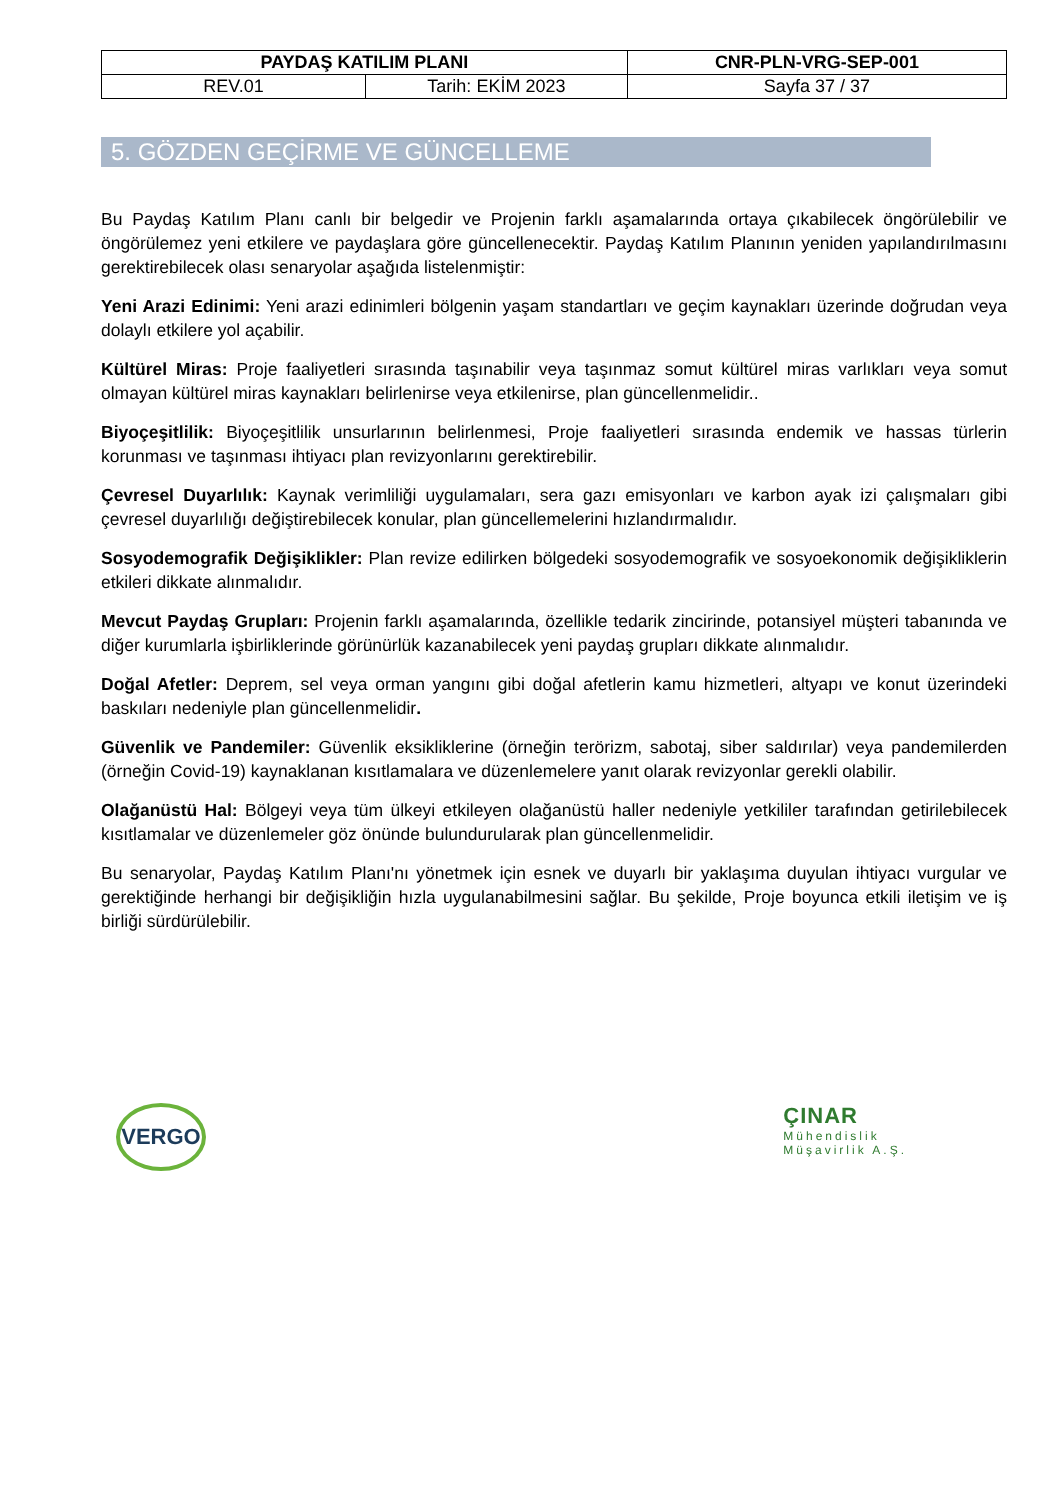| PAYDAŞ KATILIM PLANI | | CNR-PLN-VRG-SEP-001 |
| REV.01 | Tarih: EKİM 2023 | Sayfa 37 / 37 |
5. GÖZDEN GEÇİRME VE GÜNCELLEME
Bu Paydaş Katılım Planı canlı bir belgedir ve Projenin farklı aşamalarında ortaya çıkabilecek öngörülebilir ve öngörülemez yeni etkilere ve paydaşlara göre güncellenecektir. Paydaş Katılım Planının yeniden yapılandırılmasını gerektirebilecek olası senaryolar aşağıda listelenmiştir:
Yeni Arazi Edinimi: Yeni arazi edinimleri bölgenin yaşam standartları ve geçim kaynakları üzerinde doğrudan veya dolaylı etkilere yol açabilir.
Kültürel Miras: Proje faaliyetleri sırasında taşınabilir veya taşınmaz somut kültürel miras varlıkları veya somut olmayan kültürel miras kaynakları belirlenirse veya etkilenirse, plan güncellenmelidir..
Biyoçeşitlilik: Biyoçeşitlilik unsurlarının belirlenmesi, Proje faaliyetleri sırasında endemik ve hassas türlerin korunması ve taşınması ihtiyacı plan revizyonlarını gerektirebilir.
Çevresel Duyarlılık: Kaynak verimliliği uygulamaları, sera gazı emisyonları ve karbon ayak izi çalışmaları gibi çevresel duyarlılığı değiştirebilecek konular, plan güncellemelerini hızlandırmalıdır.
Sosyodemografik Değişiklikler: Plan revize edilirken bölgedeki sosyodemografik ve sosyoekonomik değişikliklerin etkileri dikkate alınmalıdır.
Mevcut Paydaş Grupları: Projenin farklı aşamalarında, özellikle tedarik zincirinde, potansiyel müşteri tabanında ve diğer kurumlarla işbirliklerinde görünürlük kazanabilecek yeni paydaş grupları dikkate alınmalıdır.
Doğal Afetler: Deprem, sel veya orman yangını gibi doğal afetlerin kamu hizmetleri, altyapı ve konut üzerindeki baskıları nedeniyle plan güncellenmelidir.
Güvenlik ve Pandemiler: Güvenlik eksikliklerine (örneğin terörizm, sabotaj, siber saldırılar) veya pandemilerden (örneğin Covid-19) kaynaklanan kısıtlamalara ve düzenlemelere yanıt olarak revizyonlar gerekli olabilir.
Olağanüstü Hal: Bölgeyi veya tüm ülkeyi etkileyen olağanüstü haller nedeniyle yetkililer tarafından getirilebilecek kısıtlamalar ve düzenlemeler göz önünde bulundurularak plan güncellenmelidir.
Bu senaryolar, Paydaş Katılım Planı'nı yönetmek için esnek ve duyarlı bir yaklaşıma duyulan ihtiyacı vurgular ve gerektiğinde herhangi bir değişikliğin hızla uygulanabilmesini sağlar. Bu şekilde, Proje boyunca etkili iletişim ve iş birliği sürdürülebilir.
VERGO
ÇINAR
Mühendislik
Müşavirlik A.Ş.